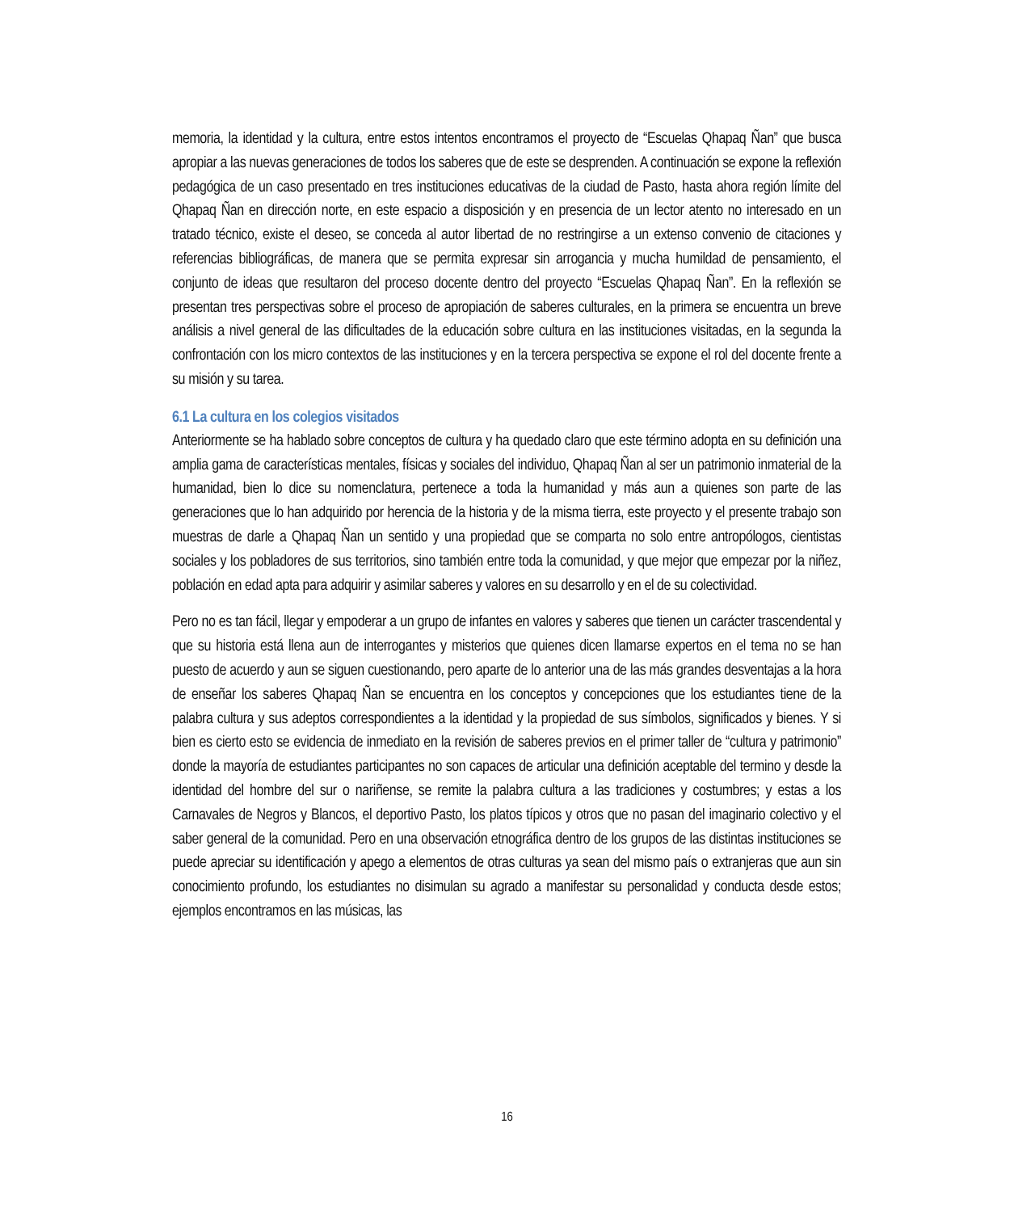memoria, la identidad y la cultura, entre estos intentos encontramos el proyecto de “Escuelas Qhapaq Ñan” que busca apropiar a las nuevas generaciones de todos los saberes que de este se desprenden. A continuación se expone la reflexión pedagógica de un caso presentado en tres instituciones educativas de la ciudad de Pasto, hasta ahora región límite del Qhapaq Ñan en dirección norte, en este espacio a disposición y en presencia de un lector atento no interesado en un tratado técnico, existe el deseo, se conceda al autor libertad de no restringirse a un extenso convenio de citaciones y referencias bibliográficas, de manera que se permita expresar sin arrogancia y mucha humildad de pensamiento, el conjunto de ideas que resultaron del proceso docente dentro del proyecto “Escuelas Qhapaq Ñan”. En la reflexión se presentan tres perspectivas sobre el proceso de apropiación de saberes culturales, en la primera se encuentra un breve análisis a nivel general de las dificultades de la educación sobre cultura en las instituciones visitadas, en la segunda la confrontación con los micro contextos de las instituciones y en la tercera perspectiva se expone el rol del docente frente a su misión y su tarea.
6.1 La cultura en los colegios visitados
Anteriormente se ha hablado sobre conceptos de cultura y ha quedado claro que este término adopta en su definición una amplia gama de características mentales, físicas y sociales del individuo, Qhapaq Ñan al ser un patrimonio inmaterial de la humanidad, bien lo dice su nomenclatura, pertenece a toda la humanidad y más aun a quienes son parte de las generaciones que lo han adquirido por herencia de la historia y de la misma tierra, este proyecto y el presente trabajo son muestras de darle a Qhapaq Ñan un sentido y una propiedad que se comparta no solo entre antropólogos, cientistas sociales y los pobladores de sus territorios, sino también entre toda la comunidad, y que mejor que empezar por la niñez, población en edad apta para adquirir y asimilar saberes y valores en su desarrollo y en el de su colectividad.
Pero no es tan fácil, llegar y empoderar a un grupo de infantes en valores y saberes que tienen un carácter trascendental y que su historia está llena aun de interrogantes y misterios que quienes dicen llamarse expertos en el tema no se han puesto de acuerdo y aun se siguen cuestionando, pero aparte de lo anterior una de las más grandes desventajas a la hora de enseñar los saberes Qhapaq Ñan se encuentra en los conceptos y concepciones que los estudiantes tiene de la palabra cultura y sus adeptos correspondientes a la identidad y la propiedad de sus símbolos, significados y bienes. Y si bien es cierto esto se evidencia de inmediato en la revisión de saberes previos en el primer taller de “cultura y patrimonio” donde la mayoría de estudiantes participantes no son capaces de articular una definición aceptable del termino y desde la identidad del hombre del sur o nariñense, se remite la palabra cultura a las tradiciones y costumbres; y estas a los Carnavales de Negros y Blancos, el deportivo Pasto, los platos típicos y otros que no pasan del imaginario colectivo y el saber general de la comunidad. Pero en una observación etnográfica dentro de los grupos de las distintas instituciones se puede apreciar su identificación y apego a elementos de otras culturas ya sean del mismo país o extranjeras que aun sin conocimiento profundo, los estudiantes no disimulan su agrado a manifestar su personalidad y conducta desde estos; ejemplos encontramos en las músicas, las
16